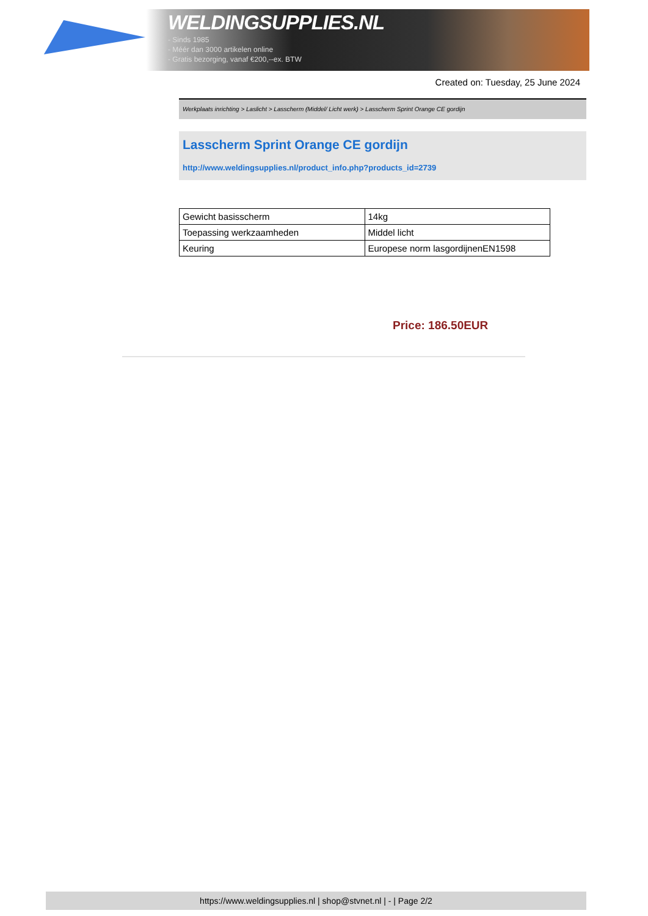WELDINGSUPPLIES.NL
- Sinds 1985
- Méér dan 3000 artikelen online
- Gratis bezorging, vanaf €200,--ex. BTW
Created on: Tuesday, 25 June 2024
Werkplaats inrichting > Laslicht > Lasscherm (Middel/ Licht werk) > Lasscherm Sprint Orange CE gordijn
Lasscherm Sprint Orange CE gordijn
http://www.weldingsupplies.nl/product_info.php?products_id=2739
| Gewicht basisscherm | 14kg |
| Toepassing werkzaamheden | Middel licht |
| Keuring | Europese norm lasgordijnenEN1598 |
Price: 186.50EUR
https://www.weldingsupplies.nl | shop@stvnet.nl | - | Page 2/2